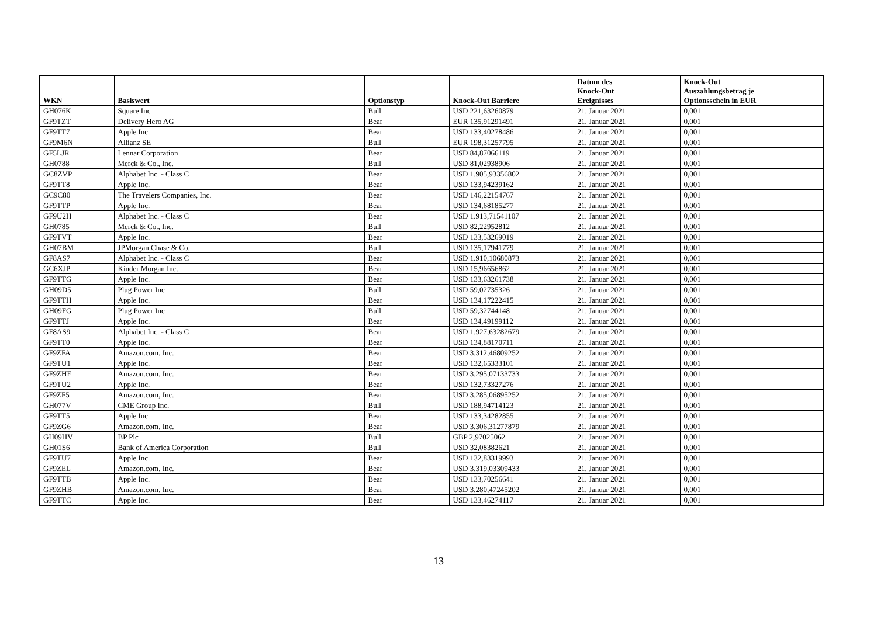| WKN | Basiswert | Optionstyp | Knock-Out Barriere | Datum des Knock-Out Ereignisses | Knock-Out Auszahlungsbetrag je Optionsschein in EUR |
| --- | --- | --- | --- | --- | --- |
| GH076K | Square Inc | Bull | USD 221,63260879 | 21. Januar 2021 | 0,001 |
| GF9TZT | Delivery Hero AG | Bear | EUR 135,91291491 | 21. Januar 2021 | 0,001 |
| GF9TT7 | Apple Inc. | Bear | USD 133,40278486 | 21. Januar 2021 | 0,001 |
| GF9M6N | Allianz SE | Bull | EUR 198,31257795 | 21. Januar 2021 | 0,001 |
| GF5LJR | Lennar Corporation | Bear | USD 84,87066119 | 21. Januar 2021 | 0,001 |
| GH0788 | Merck & Co., Inc. | Bull | USD 81,02938906 | 21. Januar 2021 | 0,001 |
| GC8ZVP | Alphabet Inc. - Class C | Bear | USD 1.905,93356802 | 21. Januar 2021 | 0,001 |
| GF9TT8 | Apple Inc. | Bear | USD 133,94239162 | 21. Januar 2021 | 0,001 |
| GC9C80 | The Travelers Companies, Inc. | Bear | USD 146,22154767 | 21. Januar 2021 | 0,001 |
| GF9TTP | Apple Inc. | Bear | USD 134,68185277 | 21. Januar 2021 | 0,001 |
| GF9U2H | Alphabet Inc. - Class C | Bear | USD 1.913,71541107 | 21. Januar 2021 | 0,001 |
| GH0785 | Merck & Co., Inc. | Bull | USD 82,22952812 | 21. Januar 2021 | 0,001 |
| GF9TVT | Apple Inc. | Bear | USD 133,53269019 | 21. Januar 2021 | 0,001 |
| GH07BM | JPMorgan Chase & Co. | Bull | USD 135,17941779 | 21. Januar 2021 | 0,001 |
| GF8AS7 | Alphabet Inc. - Class C | Bear | USD 1.910,10680873 | 21. Januar 2021 | 0,001 |
| GC6XJP | Kinder Morgan Inc. | Bear | USD 15,96656862 | 21. Januar 2021 | 0,001 |
| GF9TTG | Apple Inc. | Bear | USD 133,63261738 | 21. Januar 2021 | 0,001 |
| GH09D5 | Plug Power Inc | Bull | USD 59,02735326 | 21. Januar 2021 | 0,001 |
| GF9TTH | Apple Inc. | Bear | USD 134,17222415 | 21. Januar 2021 | 0,001 |
| GH09FG | Plug Power Inc | Bull | USD 59,32744148 | 21. Januar 2021 | 0,001 |
| GF9TTJ | Apple Inc. | Bear | USD 134,49199112 | 21. Januar 2021 | 0,001 |
| GF8AS9 | Alphabet Inc. - Class C | Bear | USD 1.927,63282679 | 21. Januar 2021 | 0,001 |
| GF9TT0 | Apple Inc. | Bear | USD 134,88170711 | 21. Januar 2021 | 0,001 |
| GF9ZFA | Amazon.com, Inc. | Bear | USD 3.312,46809252 | 21. Januar 2021 | 0,001 |
| GF9TU1 | Apple Inc. | Bear | USD 132,65333101 | 21. Januar 2021 | 0,001 |
| GF9ZHE | Amazon.com, Inc. | Bear | USD 3.295,07133733 | 21. Januar 2021 | 0,001 |
| GF9TU2 | Apple Inc. | Bear | USD 132,73327276 | 21. Januar 2021 | 0,001 |
| GF9ZF5 | Amazon.com, Inc. | Bear | USD 3.285,06895252 | 21. Januar 2021 | 0,001 |
| GH077V | CME Group Inc. | Bull | USD 188,94714123 | 21. Januar 2021 | 0,001 |
| GF9TT5 | Apple Inc. | Bear | USD 133,34282855 | 21. Januar 2021 | 0,001 |
| GF9ZG6 | Amazon.com, Inc. | Bear | USD 3.306,31277879 | 21. Januar 2021 | 0,001 |
| GH09HV | BP Plc | Bull | GBP 2,97025062 | 21. Januar 2021 | 0,001 |
| GH01S6 | Bank of America Corporation | Bull | USD 32,08382621 | 21. Januar 2021 | 0,001 |
| GF9TU7 | Apple Inc. | Bear | USD 132,83319993 | 21. Januar 2021 | 0,001 |
| GF9ZEL | Amazon.com, Inc. | Bear | USD 3.319,03309433 | 21. Januar 2021 | 0,001 |
| GF9TTB | Apple Inc. | Bear | USD 133,70256641 | 21. Januar 2021 | 0,001 |
| GF9ZHB | Amazon.com, Inc. | Bear | USD 3.280,47245202 | 21. Januar 2021 | 0,001 |
| GF9TTC | Apple Inc. | Bear | USD 133,46274117 | 21. Januar 2021 | 0,001 |
13